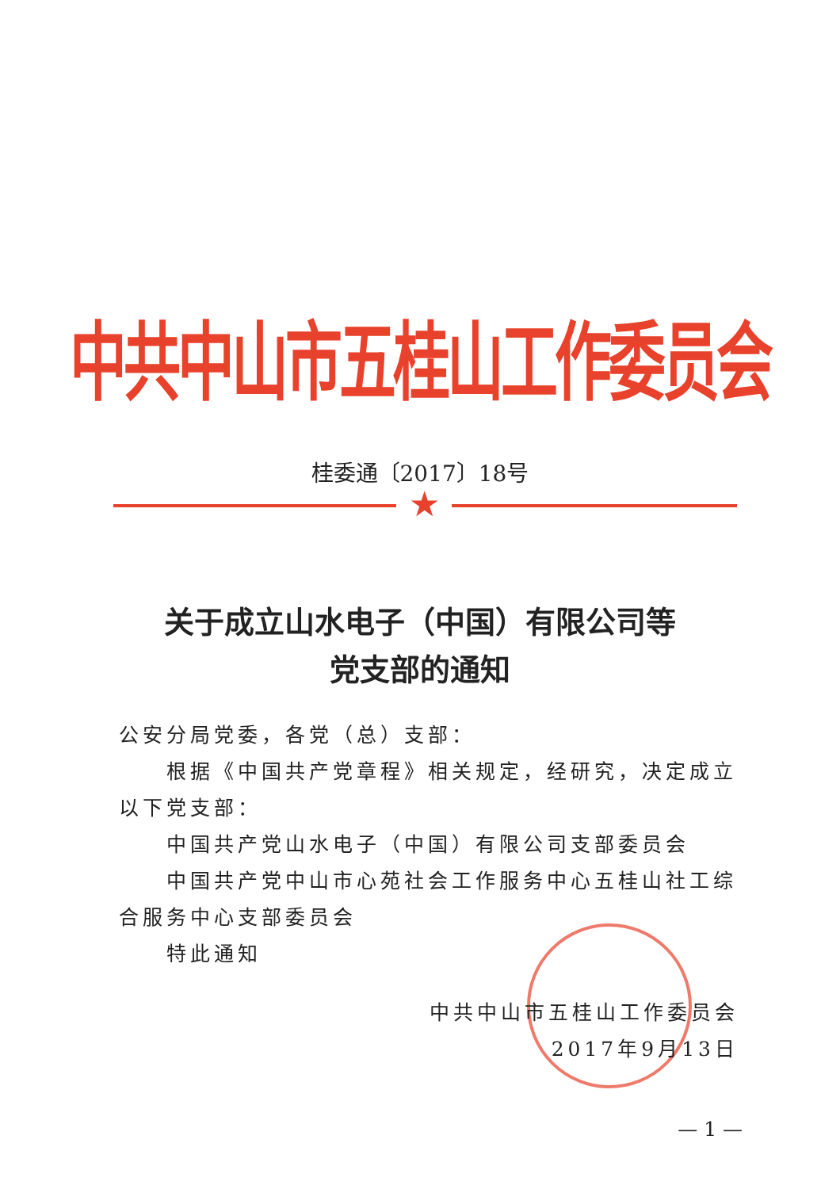中共中山市五桂山工作委员会
桂委通〔2017〕18号
★
关于成立山水电子（中国）有限公司等
党支部的通知
公安分局党委，各党（总）支部：
根据《中国共产党章程》相关规定，经研究，决定成立以下党支部：
中国共产党山水电子（中国）有限公司支部委员会
中国共产党中山市心苑社会工作服务中心五桂山社工综合服务中心支部委员会
特此通知
中共中山市五桂山工作委员会
2017年9月13日
— 1 —